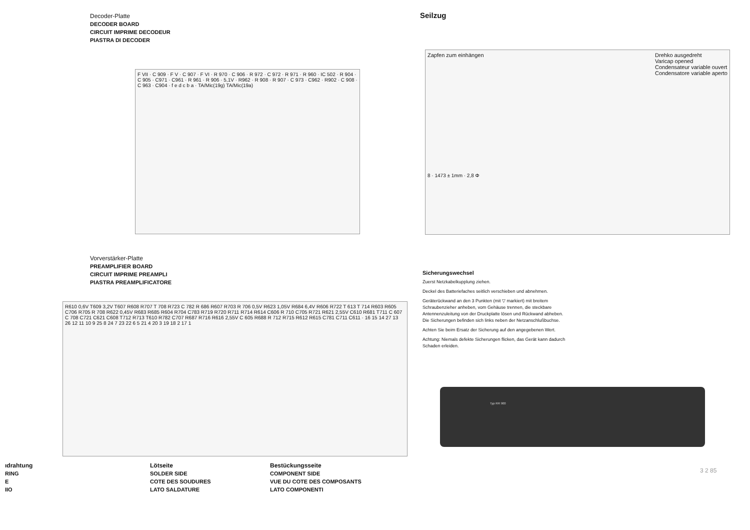Decoder-Platte
DECODER BOARD
CIRCUIT IMPRIME DECODEUR
PIASTRA DI DECODER
F VII · C 909 · F V · C 907 · F VI · R 970 · C 906 · R 972 · C 972 · R 971 · R 960 · IC 502 · R 904 · C 905 · C971 · C961 · R 961 · R 906 · 5,1V · R962 · R 908 · R 907 · C 973 · C962 · R902 · C 908 · C 963 · C904 · f e d c b a · TA/Mic(19g) TA/Mic(19a)
Vorverstärker-Platte
PREAMPLIFIER BOARD
CIRCUIT IMPRIME PREAMPLI
PIASTRA PREAMPLIFICATORE
R610 0,6V T609 3,2V T607 R608 R707 T 708 R723 C 782 R 686 R607 R703 R 706 0,5V R623 1,05V R684 6,4V R606 R722 T 613 T 714 R603 R605 C706 R705 R 708 R622 0,45V R683 R685 R604 R704 C783 R719 R720 R711 R714 R614 C606 R 710 C705 R721 R621 2,55V C610 R681 T711 C 607 C 708 C721 C621 C608 T712 R713 T610 R782 C707 R687 R716 R616 2,55V C 605 R688 R 712 R715 R612 R615 C781 C711 C611 · 16 15 14 27 13 26 12 11 10 9 25 8 24 7 23 22 6 5 21 4 20 3 19 18 2 17 1
ıdrahtung
RING
E
IIO
Lötseite
SOLDER SIDE
COTE DES SOUDURES
LATO SALDATURE
Bestückungsseite
COMPONENT SIDE
VUE DU COTE DES COMPOSANTS
LATO COMPONENTI
Seilzug
Zapfen zum einhängen
8 · 1473 ± 1mm · 2,8 Φ
Drehko ausgedreht
Varicap opened
Condensateur variable ouvert
Condensatore variable aperto
Sicherungswechsel
Zuerst Netzkabelkupplung ziehen.
Deckel des Batteriefaches seitlich verschieben und abnehmen.
Geräterückwand an den 3 Punkten (mit ▽ markiert) mit breitem Schraubenzieher anheben, vom Gehäuse trennen, die steckbare Antennenzuleitung von der Druckplatte lösen und Rückwand abheben. Die Sicherungen befinden sich links neben der Netzanschlußbuchse.
Achten Sie beim Ersatz der Sicherung auf den angegebenen Wert.
Achtung: Niemals defekte Sicherungen flicken, das Gerät kann dadurch Schaden erleiden.
Typ RR 900
3 2 85